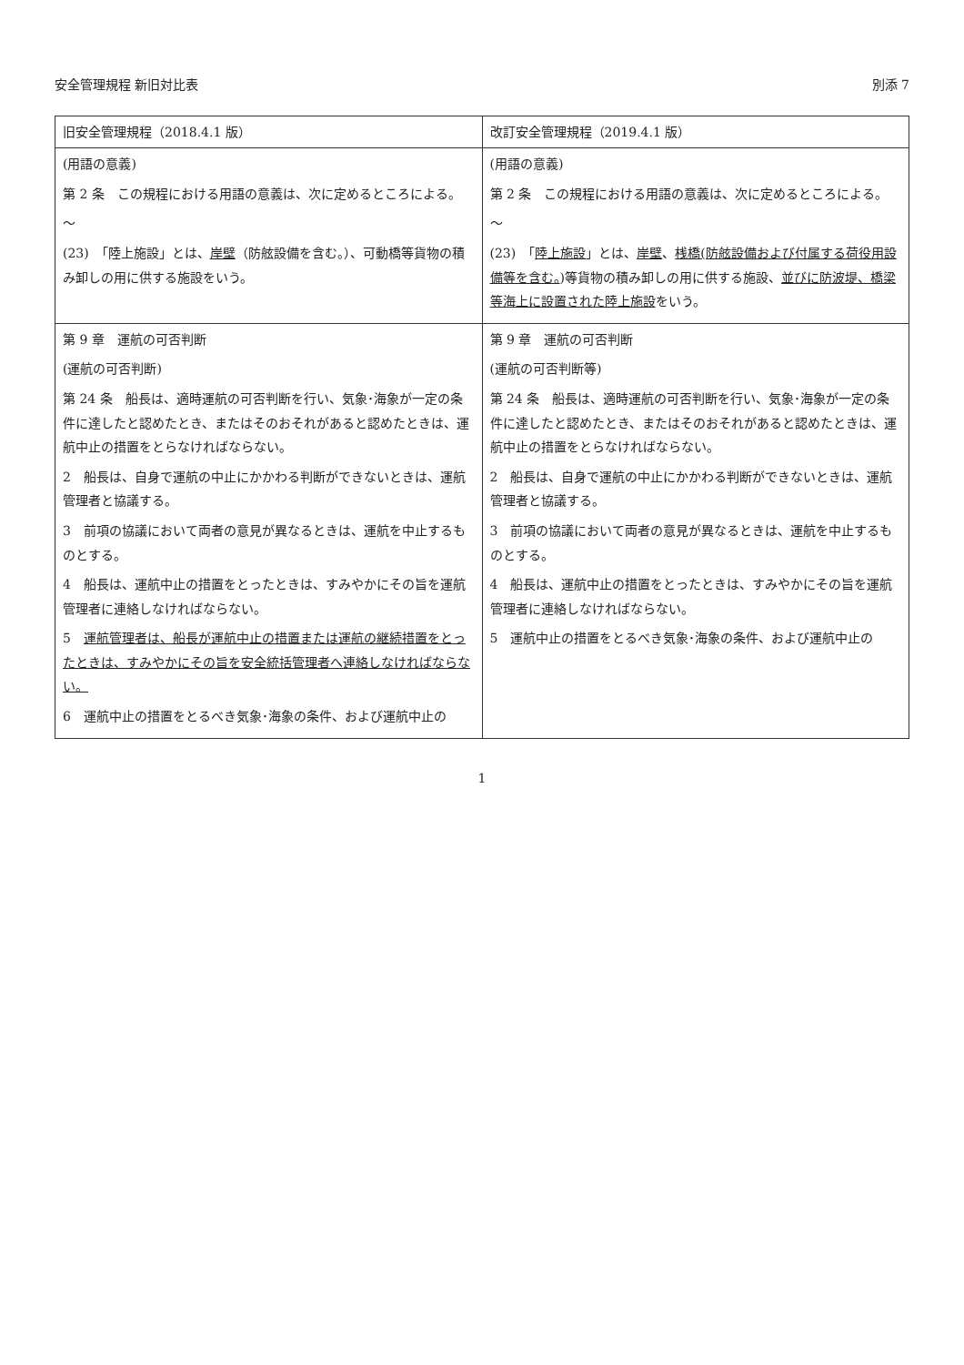安全管理規程 新旧対比表 別添 7
| 旧安全管理規程（2018.4.1 版） | 改訂安全管理規程（2019.4.1 版） |
| --- | --- |
| (用語の意義) 第 2 条 この規程における用語の意義は、次に定めるところによる。 ～ (23) 「陸上施設」とは、 岸壁 （防舷設備を含む。）、可動橋等貨物の積み卸しの用に供する施設をいう。 | (用語の意義) 第 2 条 この規程における用語の意義は、次に定めるところによる。 ～ (23) 「 陸上施設 」とは、 岸壁 、 桟橋(防舷設備および付属する荷役用設備等を含む。 )等貨物の積み卸しの用に供する施設、 並びに防波堤、橋梁等海上に設置された陸上施設 をいう。 |
| 第 9 章 運航の可否判断 (運航の可否判断) 第 24 条 船長は、適時運航の可否判断を行い、気象･海象が一定の条件に達したと認めたとき、またはそのおそれがあると認めたときは、運航中止の措置をとらなければならない。 2 船長は、自身で運航の中止にかかわる判断ができないときは、運航管理者と協議する。 3 前項の協議において両者の意見が異なるときは、運航を中止するものとする。 4 船長は、運航中止の措置をとったときは、すみやかにその旨を運航管理者に連絡しなければならない。 5 運航管理者は、船長が運航中止の措置または運航の継続措置をとったときは、すみやかにその旨を安全統括管理者へ連絡しなければならない。 6 運航中止の措置をとるべき気象･海象の条件、および運航中止の | 第 9 章 運航の可否判断 (運航の可否判断等) 第 24 条 船長は、適時運航の可否判断を行い、気象･海象が一定の条件に達したと認めたとき、またはそのおそれがあると認めたときは、運航中止の措置をとらなければならない。 2 船長は、自身で運航の中止にかかわる判断ができないときは、運航管理者と協議する。 3 前項の協議において両者の意見が異なるときは、運航を中止するものとする。 4 船長は、運航中止の措置をとったときは、すみやかにその旨を運航管理者に連絡しなければならない。 5 運航中止の措置をとるべき気象･海象の条件、および運航中止の |
1